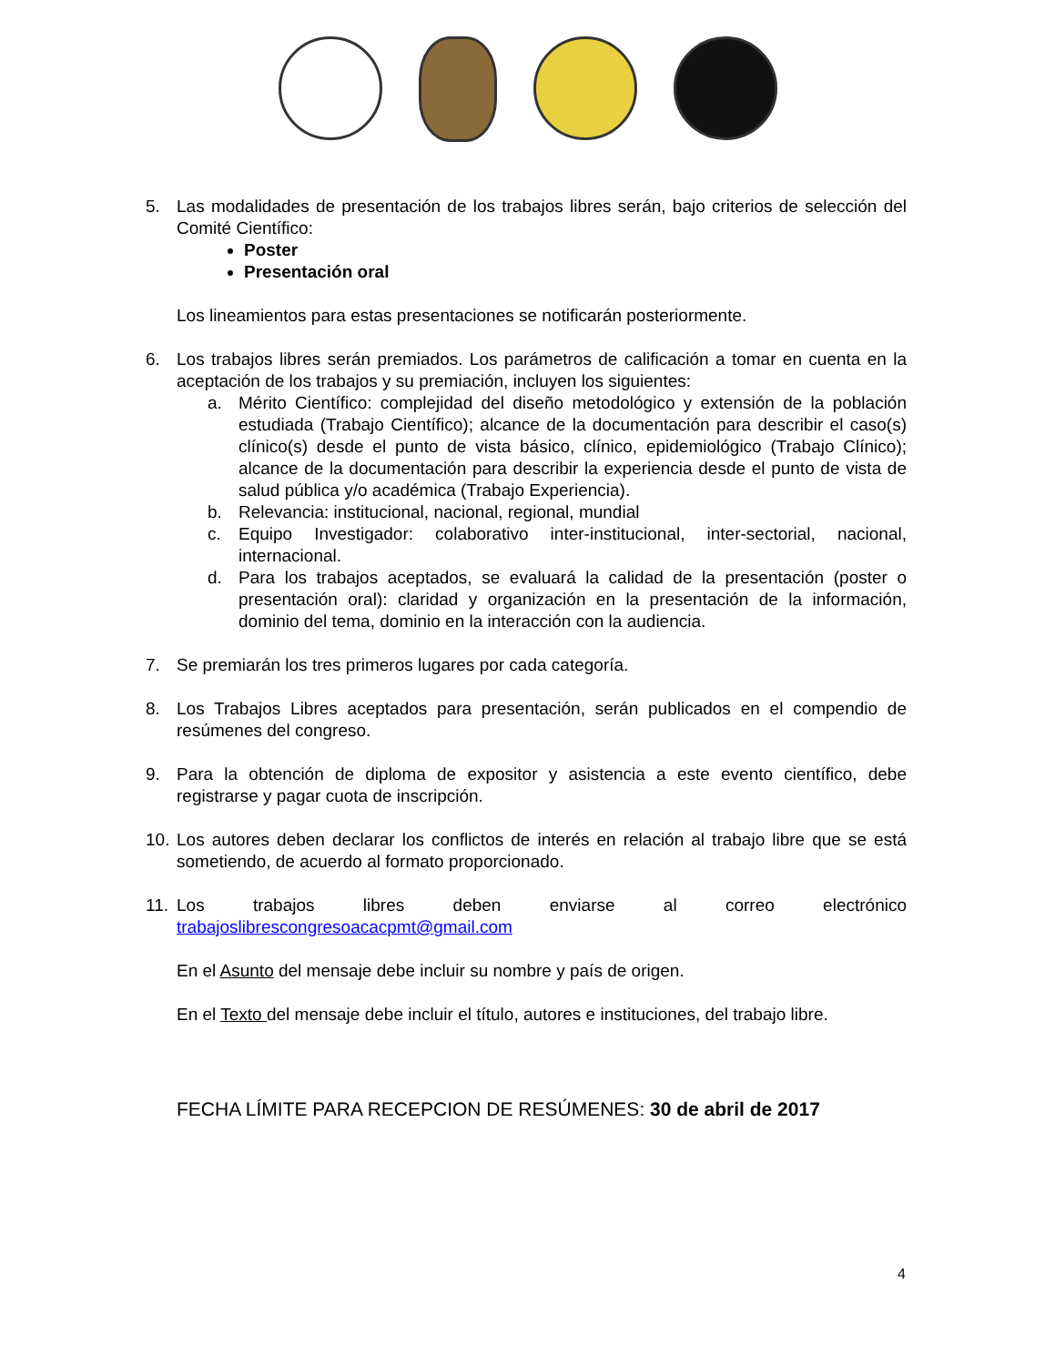5. Las modalidades de presentación de los trabajos libres serán, bajo criterios de selección del Comité Científico:
Poster
Presentación oral
Los lineamientos para estas presentaciones se notificarán posteriormente.
6. Los trabajos libres serán premiados. Los parámetros de calificación a tomar en cuenta en la aceptación de los trabajos y su premiación, incluyen los siguientes:
a. Mérito Científico: complejidad del diseño metodológico y extensión de la población estudiada (Trabajo Científico); alcance de la documentación para describir el caso(s) clínico(s) desde el punto de vista básico, clínico, epidemiológico (Trabajo Clínico); alcance de la documentación para describir la experiencia desde el punto de vista de salud pública y/o académica (Trabajo Experiencia).
b. Relevancia: institucional, nacional, regional, mundial
c. Equipo Investigador: colaborativo inter-institucional, inter-sectorial, nacional, internacional.
d. Para los trabajos aceptados, se evaluará la calidad de la presentación (poster o presentación oral): claridad y organización en la presentación de la información, dominio del tema, dominio en la interacción con la audiencia.
7. Se premiarán los tres primeros lugares por cada categoría.
8. Los Trabajos Libres aceptados para presentación, serán publicados en el compendio de resúmenes del congreso.
9. Para la obtención de diploma de expositor y asistencia a este evento científico, debe registrarse y pagar cuota de inscripción.
10.
Los autores deben declarar los conflictos de interés en relación al trabajo libre que se está sometiendo, de acuerdo al formato proporcionado.
11.
Los trabajos libres deben enviarse al correo electrónico
trabajoslibrescongresoacacpmt@gmail.com
En el Asunto del mensaje debe incluir su nombre y país de origen.
En el Texto del mensaje debe incluir el título, autores e instituciones, del trabajo libre.
FECHA LÍMITE PARA RECEPCION DE RESÚMENES: 30 de abril de 2017
4